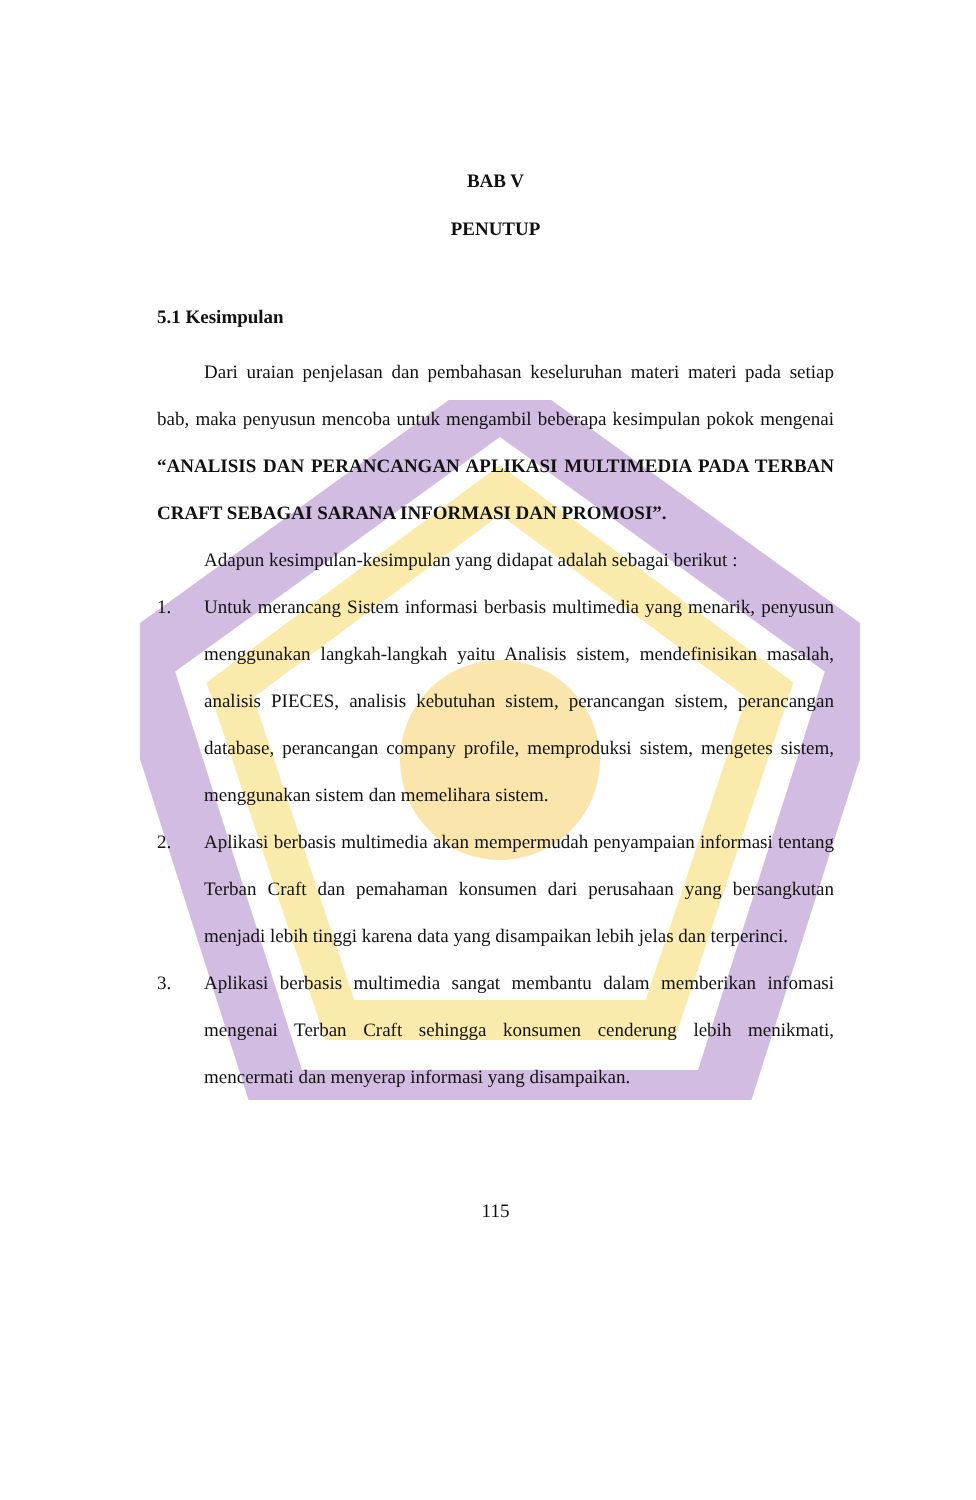BAB V
PENUTUP
5.1 Kesimpulan
Dari uraian penjelasan dan pembahasan keseluruhan materi materi pada setiap bab, maka penyusun mencoba untuk mengambil beberapa kesimpulan pokok mengenai “ANALISIS DAN PERANCANGAN APLIKASI MULTIMEDIA PADA TERBAN CRAFT SEBAGAI SARANA INFORMASI DAN PROMOSI”.
Adapun kesimpulan-kesimpulan yang didapat adalah sebagai berikut :
1. Untuk merancang Sistem informasi berbasis multimedia yang menarik, penyusun menggunakan langkah-langkah yaitu Analisis sistem, mendefinisikan masalah, analisis PIECES, analisis kebutuhan sistem, perancangan sistem, perancangan database, perancangan company profile, memproduksi sistem, mengetes sistem, menggunakan sistem dan memelihara sistem.
2. Aplikasi berbasis multimedia akan mempermudah penyampaian informasi tentang Terban Craft dan pemahaman konsumen dari perusahaan yang bersangkutan menjadi lebih tinggi karena data yang disampaikan lebih jelas dan terperinci.
3. Aplikasi berbasis multimedia sangat membantu dalam memberikan infomasi mengenai Terban Craft sehingga konsumen cenderung lebih menikmati, mencermati dan menyerap informasi yang disampaikan.
115